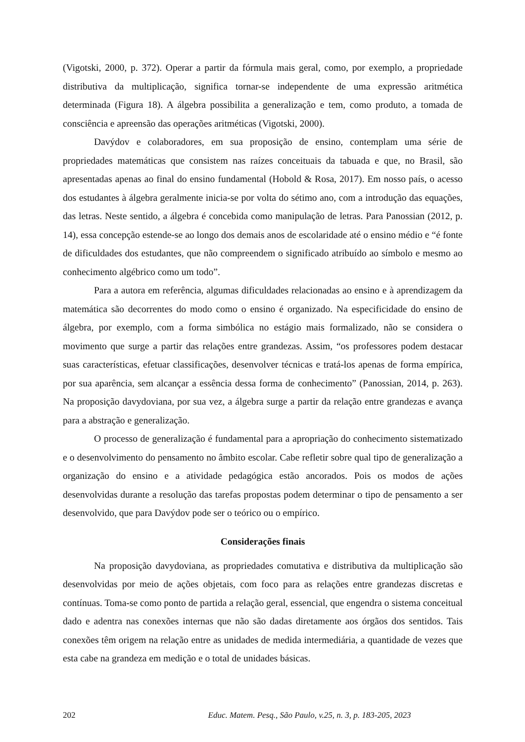(Vigotski, 2000, p. 372). Operar a partir da fórmula mais geral, como, por exemplo, a propriedade distributiva da multiplicação, significa tornar-se independente de uma expressão aritmética determinada (Figura 18). A álgebra possibilita a generalização e tem, como produto, a tomada de consciência e apreensão das operações aritméticas (Vigotski, 2000).
Davýdov e colaboradores, em sua proposição de ensino, contemplam uma série de propriedades matemáticas que consistem nas raízes conceituais da tabuada e que, no Brasil, são apresentadas apenas ao final do ensino fundamental (Hobold & Rosa, 2017). Em nosso país, o acesso dos estudantes à álgebra geralmente inicia-se por volta do sétimo ano, com a introdução das equações, das letras. Neste sentido, a álgebra é concebida como manipulação de letras. Para Panossian (2012, p. 14), essa concepção estende-se ao longo dos demais anos de escolaridade até o ensino médio e “é fonte de dificuldades dos estudantes, que não compreendem o significado atribuído ao símbolo e mesmo ao conhecimento algébrico como um todo”.
Para a autora em referência, algumas dificuldades relacionadas ao ensino e à aprendizagem da matemática são decorrentes do modo como o ensino é organizado. Na especificidade do ensino de álgebra, por exemplo, com a forma simbólica no estágio mais formalizado, não se considera o movimento que surge a partir das relações entre grandezas. Assim, “os professores podem destacar suas características, efetuar classificações, desenvolver técnicas e tratá-los apenas de forma empírica, por sua aparência, sem alcançar a essência dessa forma de conhecimento” (Panossian, 2014, p. 263). Na proposição davydoviana, por sua vez, a álgebra surge a partir da relação entre grandezas e avança para a abstração e generalização.
O processo de generalização é fundamental para a apropriação do conhecimento sistematizado e o desenvolvimento do pensamento no âmbito escolar. Cabe refletir sobre qual tipo de generalização a organização do ensino e a atividade pedagógica estão ancorados. Pois os modos de ações desenvolvidas durante a resolução das tarefas propostas podem determinar o tipo de pensamento a ser desenvolvido, que para Davýdov pode ser o teórico ou o empírico.
Considerações finais
Na proposição davydoviana, as propriedades comutativa e distributiva da multiplicação são desenvolvidas por meio de ações objetais, com foco para as relações entre grandezas discretas e contínuas. Toma-se como ponto de partida a relação geral, essencial, que engendra o sistema conceitual dado e adentra nas conexões internas que não são dadas diretamente aos órgãos dos sentidos. Tais conexões têm origem na relação entre as unidades de medida intermediária, a quantidade de vezes que esta cabe na grandeza em medição e o total de unidades básicas.
202 Educ. Matem. Pesq., São Paulo, v.25, n. 3, p. 183-205, 2023